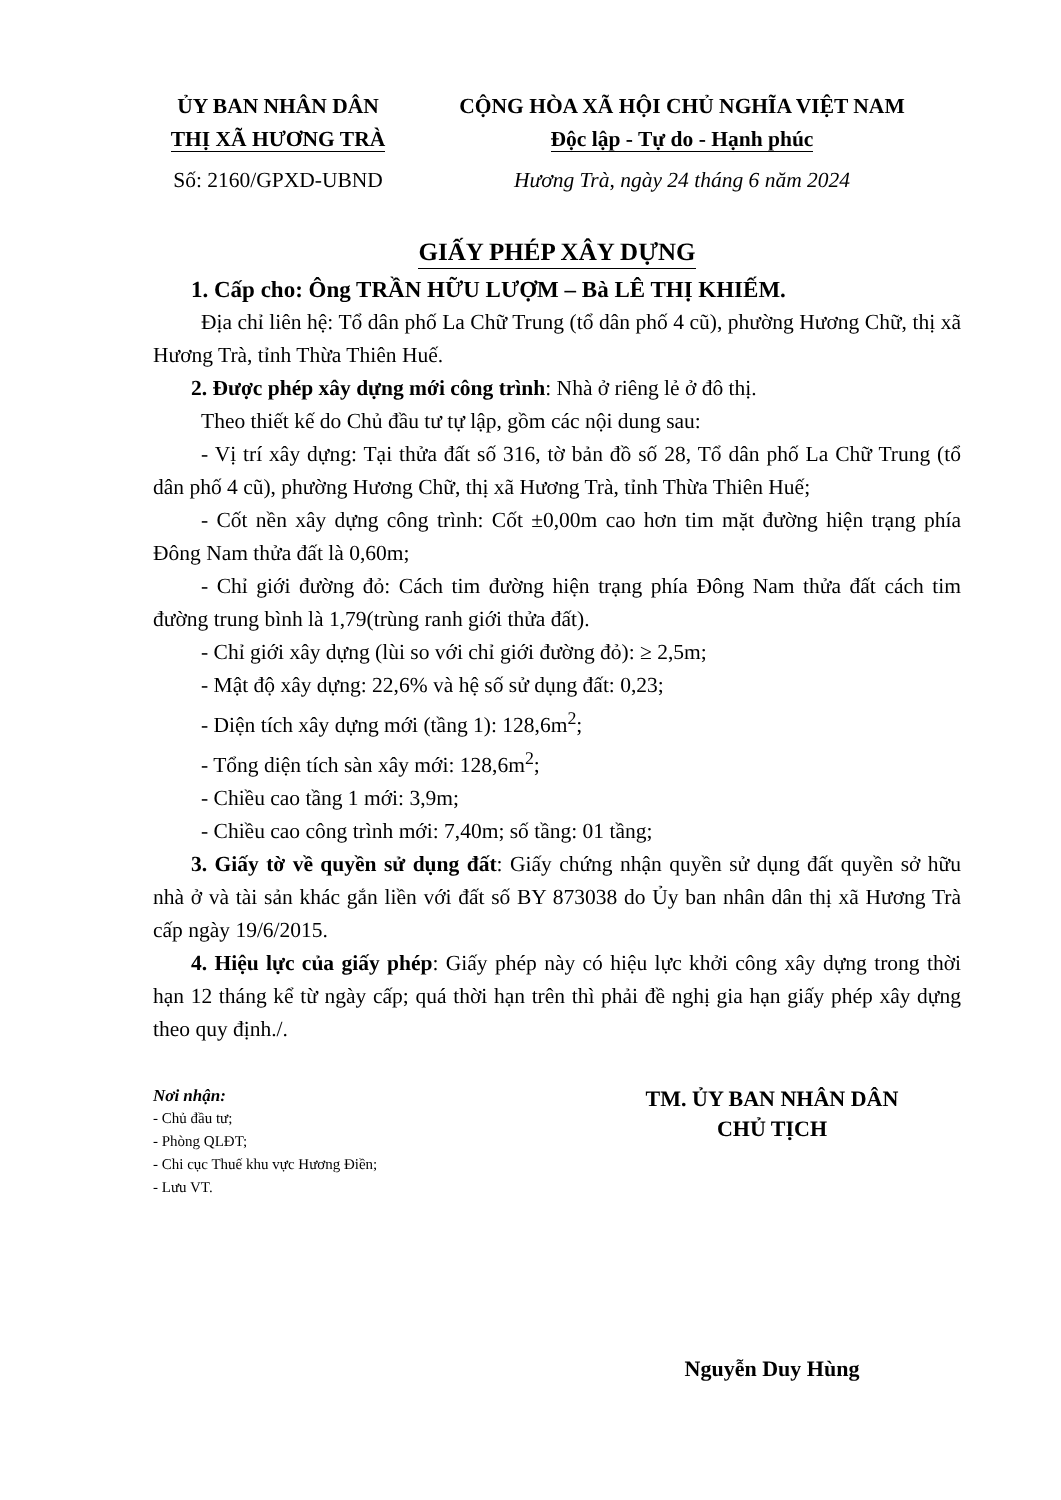ỦY BAN NHÂN DÂN
THỊ XÃ HƯƠNG TRÀ
Số: 2160/GPXD-UBND
CỘNG HÒA XÃ HỘI CHỦ NGHĨA VIỆT NAM
Độc lập - Tự do - Hạnh phúc
Hương Trà, ngày 24 tháng 6 năm 2024
GIẤY PHÉP XÂY DỰNG
1. Cấp cho: Ông TRẦN HỮU LƯỢM – Bà LÊ THỊ KHIẾM.
Địa chỉ liên hệ: Tổ dân phố La Chữ Trung (tổ dân phố 4 cũ), phường Hương Chữ, thị xã Hương Trà, tỉnh Thừa Thiên Huế.
2. Được phép xây dựng mới công trình: Nhà ở riêng lẻ ở đô thị.
Theo thiết kế do Chủ đầu tư tự lập, gồm các nội dung sau:
- Vị trí xây dựng: Tại thửa đất số 316, tờ bản đồ số 28, Tổ dân phố La Chữ Trung (tổ dân phố 4 cũ), phường Hương Chữ, thị xã Hương Trà, tỉnh Thừa Thiên Huế;
- Cốt nền xây dựng công trình: Cốt ±0,00m cao hơn tim mặt đường hiện trạng phía Đông Nam thửa đất là 0,60m;
- Chỉ giới đường đỏ: Cách tim đường hiện trạng phía Đông Nam thửa đất cách tim đường trung bình là 1,79(trùng ranh giới thửa đất).
- Chỉ giới xây dựng (lùi so với chỉ giới đường đỏ): ≥ 2,5m;
- Mật độ xây dựng: 22,6% và hệ số sử dụng đất: 0,23;
- Diện tích xây dựng mới (tầng 1): 128,6m<sup>2</sup>;
- Tổng diện tích sàn xây mới: 128,6m<sup>2</sup>;
- Chiều cao tầng 1 mới: 3,9m;
- Chiều cao công trình mới: 7,40m; số tầng: 01 tầng;
3. Giấy tờ về quyền sử dụng đất: Giấy chứng nhận quyền sử dụng đất quyền sở hữu nhà ở và tài sản khác gắn liền với đất số BY 873038 do Ủy ban nhân dân thị xã Hương Trà cấp ngày 19/6/2015.
4. Hiệu lực của giấy phép: Giấy phép này có hiệu lực khởi công xây dựng trong thời hạn 12 tháng kể từ ngày cấp; quá thời hạn trên thì phải đề nghị gia hạn giấy phép xây dựng theo quy định./.
Nơi nhận:
- Chủ đầu tư;
- Phòng QLĐT;
- Chi cục Thuế khu vực Hương Điền;
- Lưu VT.
TM. ỦY BAN NHÂN DÂN
CHỦ TỊCH
Nguyễn Duy Hùng